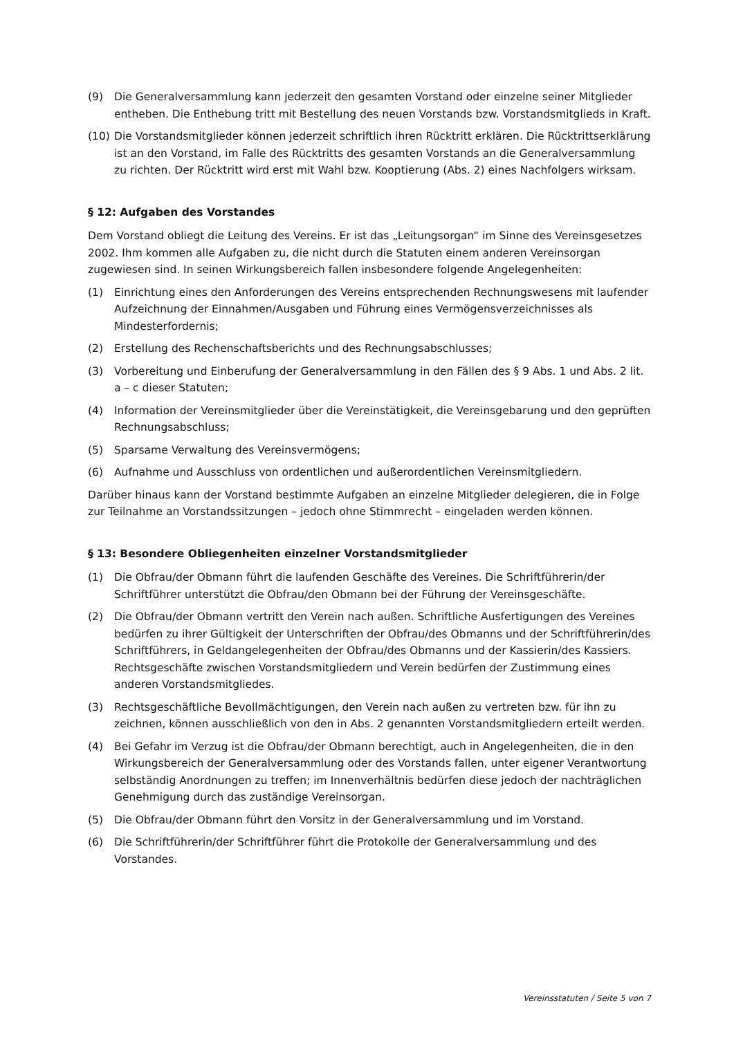(9) Die Generalversammlung kann jederzeit den gesamten Vorstand oder einzelne seiner Mitglieder entheben. Die Enthebung tritt mit Bestellung des neuen Vorstands bzw. Vorstandsmitglieds in Kraft.
(10) Die Vorstandsmitglieder können jederzeit schriftlich ihren Rücktritt erklären. Die Rücktrittserklärung ist an den Vorstand, im Falle des Rücktritts des gesamten Vorstands an die Generalversammlung zu richten. Der Rücktritt wird erst mit Wahl bzw. Kooptierung (Abs. 2) eines Nachfolgers wirksam.
§ 12: Aufgaben des Vorstandes
Dem Vorstand obliegt die Leitung des Vereins. Er ist das „Leitungsorgan“ im Sinne des Vereinsgesetzes 2002. Ihm kommen alle Aufgaben zu, die nicht durch die Statuten einem anderen Vereinsorgan zugewiesen sind. In seinen Wirkungsbereich fallen insbesondere folgende Angelegenheiten:
(1) Einrichtung eines den Anforderungen des Vereins entsprechenden Rechnungswesens mit laufender Aufzeichnung der Einnahmen/Ausgaben und Führung eines Vermögensverzeichnisses als Mindesterfordernis;
(2) Erstellung des Rechenschaftsberichts und des Rechnungsabschlusses;
(3) Vorbereitung und Einberufung der Generalversammlung in den Fällen des § 9 Abs. 1 und Abs. 2 lit. a – c dieser Statuten;
(4) Information der Vereinsmitglieder über die Vereinstätigkeit, die Vereinsgebarung und den geprüften Rechnungsabschluss;
(5) Sparsame Verwaltung des Vereinsvermögens;
(6) Aufnahme und Ausschluss von ordentlichen und außerordentlichen Vereinsmitgliedern.
Darüber hinaus kann der Vorstand bestimmte Aufgaben an einzelne Mitglieder delegieren, die in Folge zur Teilnahme an Vorstandssitzungen – jedoch ohne Stimmrecht – eingeladen werden können.
§ 13: Besondere Obliegenheiten einzelner Vorstandsmitglieder
(1) Die Obfrau/der Obmann führt die laufenden Geschäfte des Vereines. Die Schriftführerin/der Schriftführer unterstützt die Obfrau/den Obmann bei der Führung der Vereinsgeschäfte.
(2) Die Obfrau/der Obmann vertritt den Verein nach außen. Schriftliche Ausfertigungen des Vereines bedürfen zu ihrer Gültigkeit der Unterschriften der Obfrau/des Obmanns und der Schriftführerin/des Schriftführers, in Geldangelegenheiten der Obfrau/des Obmanns und der Kassierin/des Kassiers. Rechtsgeschäfte zwischen Vorstandsmitgliedern und Verein bedürfen der Zustimmung eines anderen Vorstandsmitgliedes.
(3) Rechtsgeschäftliche Bevollmächtigungen, den Verein nach außen zu vertreten bzw. für ihn zu zeichnen, können ausschließlich von den in Abs. 2 genannten Vorstandsmitgliedern erteilt werden.
(4) Bei Gefahr im Verzug ist die Obfrau/der Obmann berechtigt, auch in Angelegenheiten, die in den Wirkungsbereich der Generalversammlung oder des Vorstands fallen, unter eigener Verantwortung selbständig Anordnungen zu treffen; im Innenverhältnis bedürfen diese jedoch der nachträglichen Genehmigung durch das zuständige Vereinsorgan.
(5) Die Obfrau/der Obmann führt den Vorsitz in der Generalversammlung und im Vorstand.
(6) Die Schriftführerin/der Schriftführer führt die Protokolle der Generalversammlung und des Vorstandes.
Vereinsstatuten / Seite 5 von 7